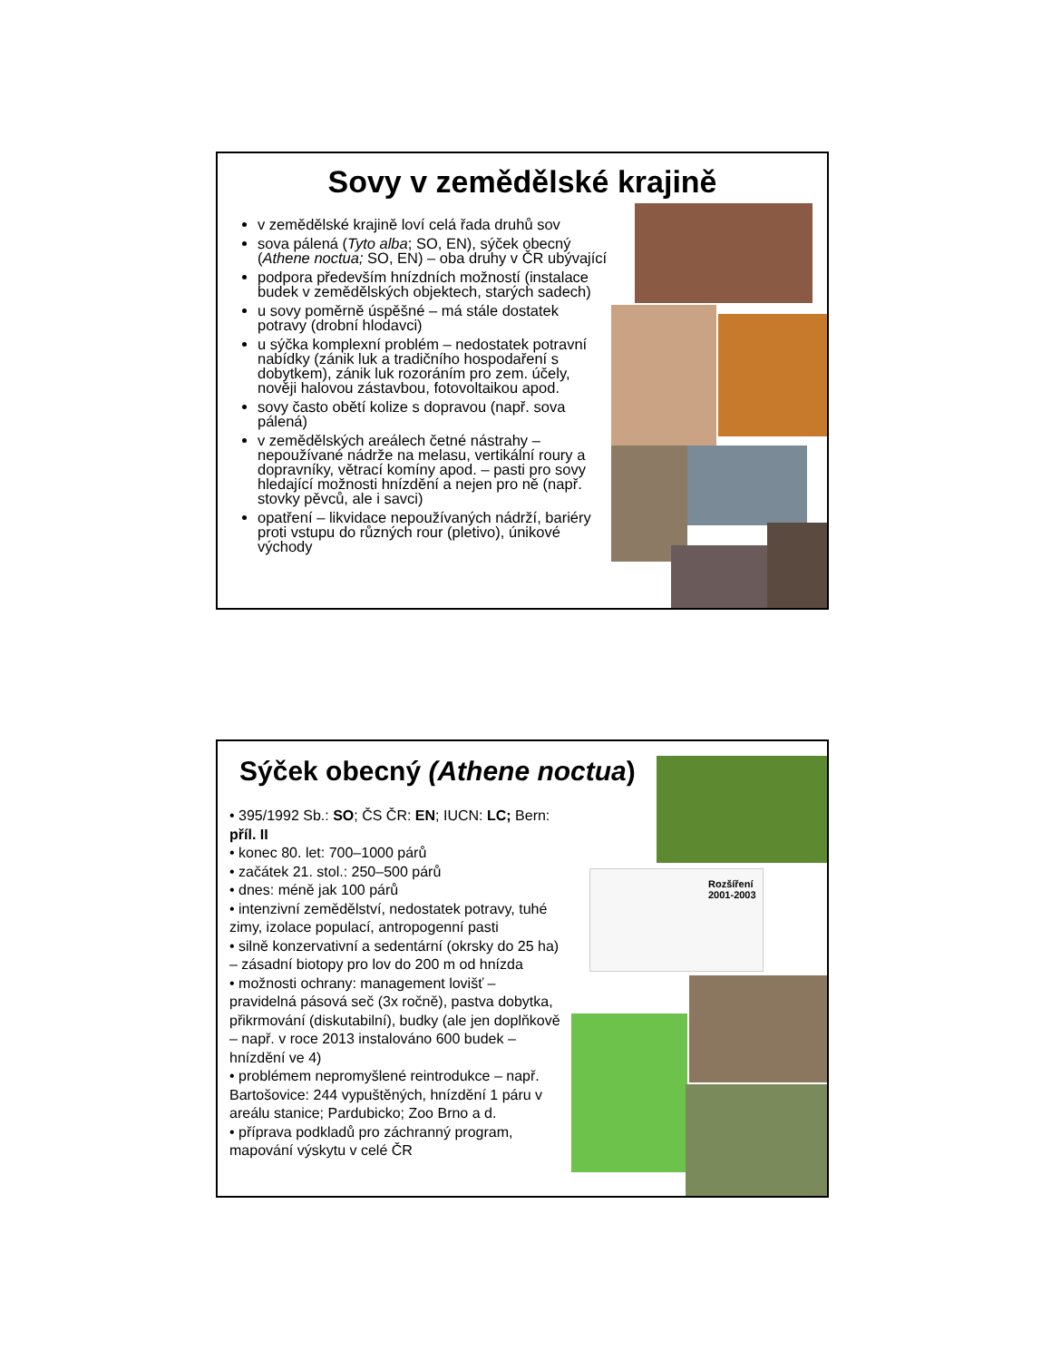Sovy v zemědělské krajině
v zemědělské krajině loví celá řada druhů sov
sova pálená (Tyto alba; SO, EN), sýček obecný (Athene noctua; SO, EN) – oba druhy v ČR ubývající
podpora především hnízdních možností (instalace budek v zemědělských objektech, starých sadech)
u sovy poměrně úspěšné – má stále dostatek potravy (drobní hlodavci)
u sýčka komplexní problém – nedostatek potravní nabídky (zánik luk a tradičního hospodaření s dobytkem), zánik luk rozoráním pro zem. účely, nověji halovou zástavbou, fotovoltaikou apod.
sovy často obětí kolize s dopravou (např. sova pálená)
v zemědělských areálech četné nástrahy – nepoužívané nádrže na melasu, vertikální roury a dopravníky, větrací komíny apod. – pasti pro sovy hledající možnosti hnízdění a nejen pro ně (např. stovky pěvců, ale i savci)
opatření – likvidace nepoužívaných nádrží, bariéry proti vstupu do různých rour (pletivo), únikové východy
Sýček obecný (Athene noctua)
• 395/1992 Sb.: SO; ČS ČR: EN; IUCN: LC; Bern: příl. II
• konec 80. let: 700–1000 párů
• začátek 21. stol.: 250–500 párů
• dnes: méně jak 100 párů
• intenzivní zemědělství, nedostatek potravy, tuhé zimy, izolace populací, antropogenní pasti
• silně konzervativní a sedentární (okrsky do 25 ha) – zásadní biotopy pro lov do 200 m od hnízda
• možnosti ochrany: management lovišť – pravidelná pásová seč (3x ročně), pastva dobytka, přikrmování (diskutabilní), budky (ale jen doplňkově – např. v roce 2013 instalováno 600 budek – hnízdění ve 4)
• problémem nepromyšlené reintrodukce – např. Bartošovice: 244 vypuštěných, hnízdění 1 páru v areálu stanice; Pardubicko; Zoo Brno a d.
• příprava podkladů pro záchranný program, mapování výskytu v celé ČR
Rozšíření 2001-2003